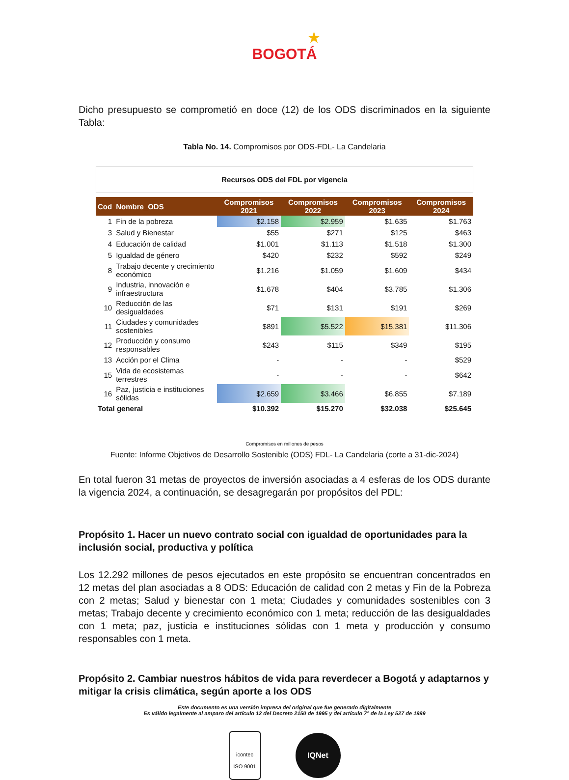★
BOGOTÁ
Dicho presupuesto se comprometió en doce (12) de los ODS discriminados en la siguiente Tabla:
Tabla No. 14. Compromisos por ODS-FDL- La Candelaria
Recursos ODS del FDL por vigencia
| Cod | Nombre_ODS | Compromisos 2021 | Compromisos 2022 | Compromisos 2023 | Compromisos 2024 |
| --- | --- | --- | --- | --- | --- |
| 1 | Fin de la pobreza | $2.158 | $2.959 | $1.635 | $1.763 |
| 3 | Salud y Bienestar | $55 | $271 | $125 | $463 |
| 4 | Educación de calidad | $1.001 | $1.113 | $1.518 | $1.300 |
| 5 | Igualdad de género | $420 | $232 | $592 | $249 |
| 8 | Trabajo decente y crecimiento económico | $1.216 | $1.059 | $1.609 | $434 |
| 9 | Industria, innovación e infraestructura | $1.678 | $404 | $3.785 | $1.306 |
| 10 | Reducción de las desigualdades | $71 | $131 | $191 | $269 |
| 11 | Ciudades y comunidades sostenibles | $891 | $5.522 | $15.381 | $11.306 |
| 12 | Producción y consumo responsables | $243 | $115 | $349 | $195 |
| 13 | Acción por el Clima | - | - | - | $529 |
| 15 | Vida de ecosistemas terrestres | - | - | - | $642 |
| 16 | Paz, justicia e instituciones sólidas | $2.659 | $3.466 | $6.855 | $7.189 |
| Total general | | $10.392 | $15.270 | $32.038 | $25.645 |
Compromisos en millones de pesos
Fuente: Informe Objetivos de Desarrollo Sostenible (ODS) FDL- La Candelaria (corte a 31-dic-2024)
En total fueron 31 metas de proyectos de inversión asociadas a 4 esferas de los ODS durante la vigencia 2024, a continuación, se desagregarán por propósitos del PDL:
Propósito 1. Hacer un nuevo contrato social con igualdad de oportunidades para la inclusión social, productiva y política
Los 12.292 millones de pesos ejecutados en este propósito se encuentran concentrados en 12 metas del plan asociadas a 8 ODS: Educación de calidad con 2 metas y Fin de la Pobreza con 2 metas; Salud y bienestar con 1 meta; Ciudades y comunidades sostenibles con 3 metas; Trabajo decente y crecimiento económico con 1 meta; reducción de las desigualdades con 1 meta; paz, justicia e instituciones sólidas con 1 meta y producción y consumo responsables con 1 meta.
Propósito 2. Cambiar nuestros hábitos de vida para reverdecer a Bogotá y adaptarnos y mitigar la crisis climática, según aporte a los ODS
Este documento es una versión impresa del original que fue generado digitalmente
Es válido legalmente al amparo del artículo 12 del Decreto 2150 de 1995 y del artículo 7° de la Ley 527 de 1999
icontec
ISO 9001
IQNet